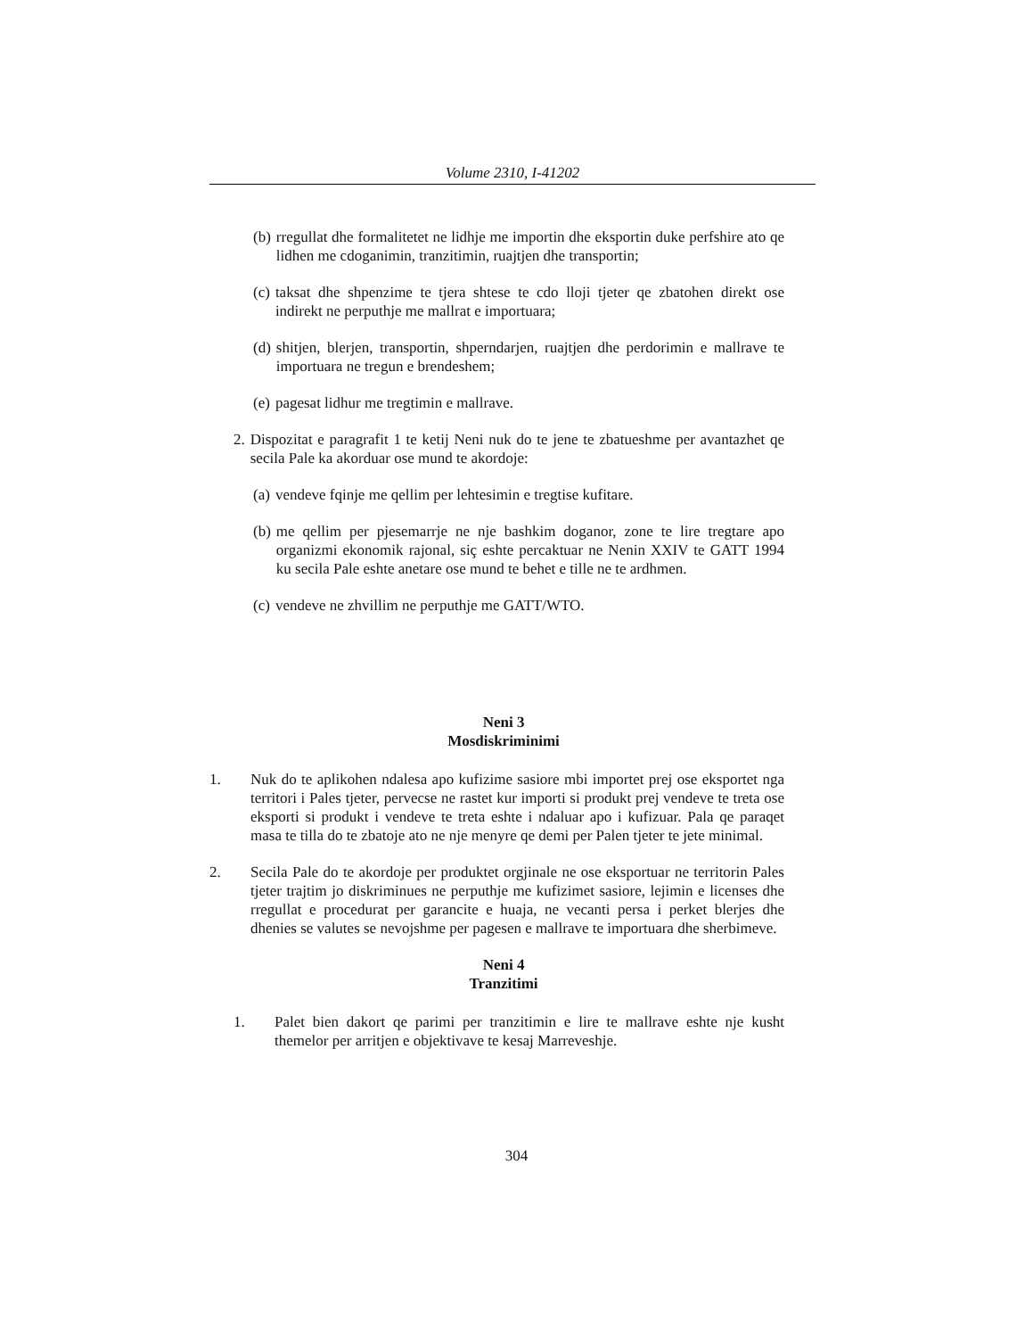Volume 2310, I-41202
(b) rregullat dhe formalitetet ne lidhje me importin dhe eksportin duke perfshire ato qe lidhen me cdoganimin, tranzitimin, ruajtjen dhe transportin;
(c) taksat dhe shpenzime te tjera shtese te cdo lloji tjeter qe zbatohen direkt ose indirekt ne perputhje me mallrat e importuara;
(d) shitjen, blerjen, transportin, shperndarjen, ruajtjen dhe perdorimin e mallrave te importuara ne tregun e brendeshem;
(e) pagesat lidhur me tregtimin e mallrave.
2. Dispozitat e paragrafit 1 te ketij Neni nuk do te jene te zbatueshme per avantazhet qe secila Pale ka akorduar ose mund te akordoje:
(a) vendeve fqinje me qellim per lehtesimin e tregtise kufitare.
(b) me qellim per pjesemarrje ne nje bashkim doganor, zone te lire tregtare apo organizmi ekonomik rajonal, siç eshte percaktuar ne Nenin XXIV te GATT 1994 ku secila Pale eshte anetare ose mund te behet e tille ne te ardhmen.
(c) vendeve ne zhvillim ne perputhje me GATT/WTO.
Neni 3
Mosdiskriminimi
1. Nuk do te aplikohen ndalesa apo kufizime sasiore mbi importet prej ose eksportet nga territori i Pales tjeter, pervecse ne rastet kur importi si produkt prej vendeve te treta ose eksporti si produkt i vendeve te treta eshte i ndaluar apo i kufizuar. Pala qe paraqet masa te tilla do te zbatoje ato ne nje menyre qe demi per Palen tjeter te jete minimal.
2. Secila Pale do te akordoje per produktet orgjinale ne ose eksportuar ne territorin Pales tjeter trajtim jo diskriminues ne perputhje me kufizimet sasiore, lejimin e licenses dhe rregullat e procedurat per garancite e huaja, ne vecanti persa i perket blerjes dhe dhenies se valutes se nevojshme per pagesen e mallrave te importuara dhe sherbimeve.
Neni 4
Tranzitimi
1. Palet bien dakort qe parimi per tranzitimin e lire te mallrave eshte nje kusht themelor per arritjen e objektivave te kesaj Marreveshje.
304